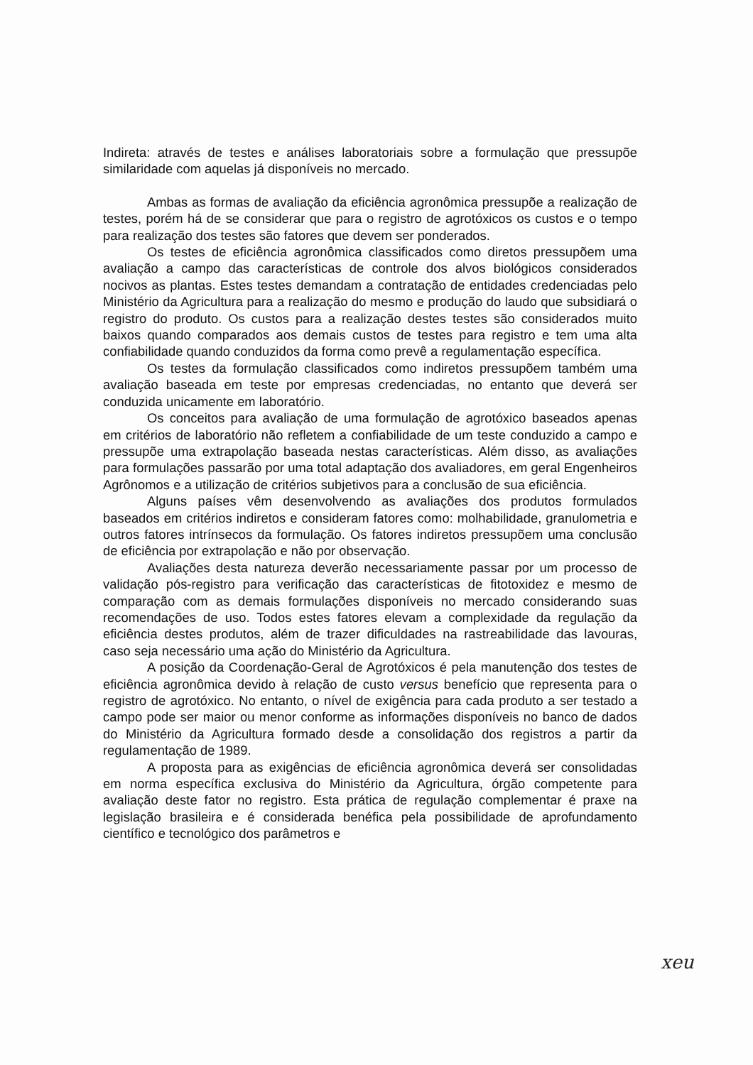Indireta: através de testes e análises laboratoriais sobre a formulação que pressupõe similaridade com aquelas já disponíveis no mercado.
Ambas as formas de avaliação da eficiência agronômica pressupõe a realização de testes, porém há de se considerar que para o registro de agrotóxicos os custos e o tempo para realização dos testes são fatores que devem ser ponderados.
Os testes de eficiência agronômica classificados como diretos pressupõem uma avaliação a campo das características de controle dos alvos biológicos considerados nocivos as plantas. Estes testes demandam a contratação de entidades credenciadas pelo Ministério da Agricultura para a realização do mesmo e produção do laudo que subsidiará o registro do produto. Os custos para a realização destes testes são considerados muito baixos quando comparados aos demais custos de testes para registro e tem uma alta confiabilidade quando conduzidos da forma como prevê a regulamentação específica.
Os testes da formulação classificados como indiretos pressupõem também uma avaliação baseada em teste por empresas credenciadas, no entanto que deverá ser conduzida unicamente em laboratório.
Os conceitos para avaliação de uma formulação de agrotóxico baseados apenas em critérios de laboratório não refletem a confiabilidade de um teste conduzido a campo e pressupõe uma extrapolação baseada nestas características. Além disso, as avaliações para formulações passarão por uma total adaptação dos avaliadores, em geral Engenheiros Agrônomos e a utilização de critérios subjetivos para a conclusão de sua eficiência.
Alguns países vêm desenvolvendo as avaliações dos produtos formulados baseados em critérios indiretos e consideram fatores como: molhabilidade, granulometria e outros fatores intrínsecos da formulação. Os fatores indiretos pressupõem uma conclusão de eficiência por extrapolação e não por observação.
Avaliações desta natureza deverão necessariamente passar por um processo de validação pós-registro para verificação das características de fitotoxidez e mesmo de comparação com as demais formulações disponíveis no mercado considerando suas recomendações de uso. Todos estes fatores elevam a complexidade da regulação da eficiência destes produtos, além de trazer dificuldades na rastreabilidade das lavouras, caso seja necessário uma ação do Ministério da Agricultura.
A posição da Coordenação-Geral de Agrotóxicos é pela manutenção dos testes de eficiência agronômica devido à relação de custo versus benefício que representa para o registro de agrotóxico. No entanto, o nível de exigência para cada produto a ser testado a campo pode ser maior ou menor conforme as informações disponíveis no banco de dados do Ministério da Agricultura formado desde a consolidação dos registros a partir da regulamentação de 1989.
A proposta para as exigências de eficiência agronômica deverá ser consolidadas em norma específica exclusiva do Ministério da Agricultura, órgão competente para avaliação deste fator no registro. Esta prática de regulação complementar é praxe na legislação brasileira e é considerada benéfica pela possibilidade de aprofundamento científico e tecnológico dos parâmetros e
xeu